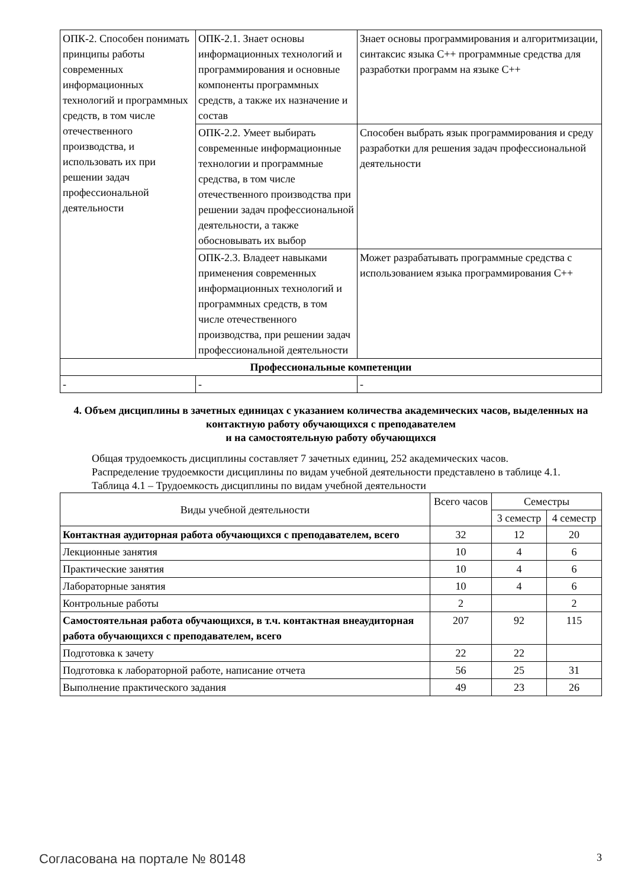| ОПК-2. Способен понимать принципы работы современных информационных технологий и программных средств, в том числе отечественного производства, и использовать их при решении задач профессиональной деятельности | ОПК-2.1. Знает основы информационных технологий и программирования и основные компоненты программных средств, а также их назначение и состав | Знает основы программирования и алгоритмизации, синтаксис языка C++ программные средства для разработки программ на языке C++ |
| | ОПК-2.2. Умеет выбирать современные информационные технологии и программные средства, в том числе отечественного производства при решении задач профессиональной деятельности, а также обосновывать их выбор | Способен выбрать язык программирования и среду разработки для решения задач профессиональной деятельности |
| | ОПК-2.3. Владеет навыками применения современных информационных технологий и программных средств, в том числе отечественного производства, при решении задач профессиональной деятельности | Может разрабатывать программные средства с использованием языка программирования C++ |
| Профессиональные компетенции | | |
| - | - | - |
4. Объем дисциплины в зачетных единицах с указанием количества академических часов, выделенных на контактную работу обучающихся с преподавателем
и на самостоятельную работу обучающихся
Общая трудоемкость дисциплины составляет 7 зачетных единиц, 252 академических часов.
Распределение трудоемкости дисциплины по видам учебной деятельности представлено в таблице 4.1.
Таблица 4.1 – Трудоемкость дисциплины по видам учебной деятельности
| Виды учебной деятельности | Всего часов | Семестры | |
| --- | --- | --- | --- |
| | | 3 семестр | 4 семестр |
| Контактная аудиторная работа обучающихся с преподавателем, всего | 32 | 12 | 20 |
| Лекционные занятия | 10 | 4 | 6 |
| Практические занятия | 10 | 4 | 6 |
| Лабораторные занятия | 10 | 4 | 6 |
| Контрольные работы | 2 | | 2 |
| Самостоятельная работа обучающихся, в т.ч. контактная внеаудиторная работа обучающихся с преподавателем, всего | 207 | 92 | 115 |
| Подготовка к зачету | 22 | 22 | |
| Подготовка к лабораторной работе, написание отчета | 56 | 25 | 31 |
| Выполнение практического задания | 49 | 23 | 26 |
Согласована на портале № 80148 3